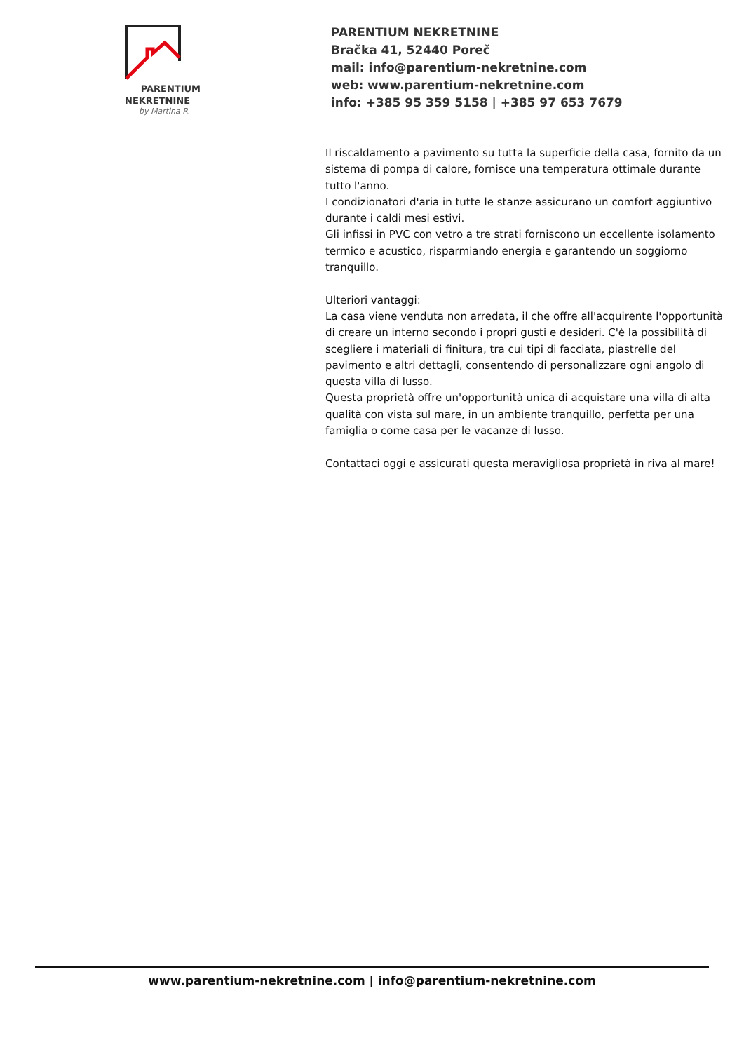PARENTIUM
NEKRETNINE
by Martina R.
PARENTIUM NEKRETNINE
Bračka 41, 52440 Poreč
mail: info@parentium-nekretnine.com
web: www.parentium-nekretnine.com
info: +385 95 359 5158 | +385 97 653 7679
Il riscaldamento a pavimento su tutta la superficie della casa, fornito da un sistema di pompa di calore, fornisce una temperatura ottimale durante tutto l'anno.
I condizionatori d'aria in tutte le stanze assicurano un comfort aggiuntivo durante i caldi mesi estivi.
Gli infissi in PVC con vetro a tre strati forniscono un eccellente isolamento termico e acustico, risparmiando energia e garantendo un soggiorno tranquillo.
Ulteriori vantaggi:
La casa viene venduta non arredata, il che offre all'acquirente l'opportunità di creare un interno secondo i propri gusti e desideri. C'è la possibilità di scegliere i materiali di finitura, tra cui tipi di facciata, piastrelle del pavimento e altri dettagli, consentendo di personalizzare ogni angolo di questa villa di lusso.
Questa proprietà offre un'opportunità unica di acquistare una villa di alta qualità con vista sul mare, in un ambiente tranquillo, perfetta per una famiglia o come casa per le vacanze di lusso.
Contattaci oggi e assicurati questa meravigliosa proprietà in riva al mare!
www.parentium-nekretnine.com | info@parentium-nekretnine.com